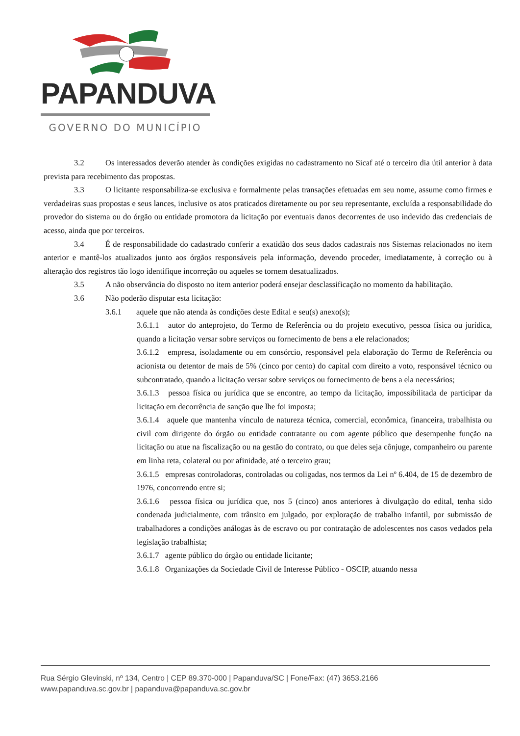PAPANDUVA
GOVERNO DO MUNICÍPIO
3.2 Os interessados deverão atender às condições exigidas no cadastramento no Sicaf até o terceiro dia útil anterior à data prevista para recebimento das propostas.
3.3 O licitante responsabiliza-se exclusiva e formalmente pelas transações efetuadas em seu nome, assume como firmes e verdadeiras suas propostas e seus lances, inclusive os atos praticados diretamente ou por seu representante, excluída a responsabilidade do provedor do sistema ou do órgão ou entidade promotora da licitação por eventuais danos decorrentes de uso indevido das credenciais de acesso, ainda que por terceiros.
3.4 É de responsabilidade do cadastrado conferir a exatidão dos seus dados cadastrais nos Sistemas relacionados no item anterior e mantê-los atualizados junto aos órgãos responsáveis pela informação, devendo proceder, imediatamente, à correção ou à alteração dos registros tão logo identifique incorreção ou aqueles se tornem desatualizados.
3.5 A não observância do disposto no item anterior poderá ensejar desclassificação no momento da habilitação.
3.6 Não poderão disputar esta licitação:
3.6.1 aquele que não atenda às condições deste Edital e seu(s) anexo(s);
3.6.1.1 autor do anteprojeto, do Termo de Referência ou do projeto executivo, pessoa física ou jurídica, quando a licitação versar sobre serviços ou fornecimento de bens a ele relacionados;
3.6.1.2 empresa, isoladamente ou em consórcio, responsável pela elaboração do Termo de Referência ou acionista ou detentor de mais de 5% (cinco por cento) do capital com direito a voto, responsável técnico ou subcontratado, quando a licitação versar sobre serviços ou fornecimento de bens a ela necessários;
3.6.1.3 pessoa física ou jurídica que se encontre, ao tempo da licitação, impossibilitada de participar da licitação em decorrência de sanção que lhe foi imposta;
3.6.1.4 aquele que mantenha vínculo de natureza técnica, comercial, econômica, financeira, trabalhista ou civil com dirigente do órgão ou entidade contratante ou com agente público que desempenhe função na licitação ou atue na fiscalização ou na gestão do contrato, ou que deles seja cônjuge, companheiro ou parente em linha reta, colateral ou por afinidade, até o terceiro grau;
3.6.1.5 empresas controladoras, controladas ou coligadas, nos termos da Lei nº 6.404, de 15 de dezembro de 1976, concorrendo entre si;
3.6.1.6 pessoa física ou jurídica que, nos 5 (cinco) anos anteriores à divulgação do edital, tenha sido condenada judicialmente, com trânsito em julgado, por exploração de trabalho infantil, por submissão de trabalhadores a condições análogas às de escravo ou por contratação de adolescentes nos casos vedados pela legislação trabalhista;
3.6.1.7 agente público do órgão ou entidade licitante;
3.6.1.8 Organizações da Sociedade Civil de Interesse Público - OSCIP, atuando nessa
Rua Sérgio Glevinski, nº 134, Centro | CEP 89.370-000 | Papanduva/SC | Fone/Fax: (47) 3653.2166
www.papanduva.sc.gov.br | papanduva@papanduva.sc.gov.br